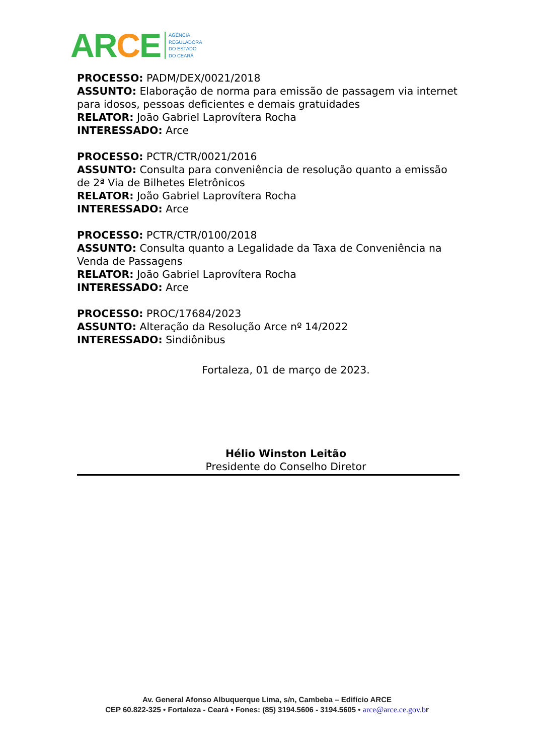ARCE
AGÊNCIA
REGULADORA
DO ESTADO
DO CEARÁ
PROCESSO: PADM/DEX/0021/2018
ASSUNTO: Elaboração de norma para emissão de passagem via internet para idosos, pessoas deficientes e demais gratuidades
RELATOR: João Gabriel Laprovítera Rocha
INTERESSADO: Arce
PROCESSO: PCTR/CTR/0021/2016
ASSUNTO: Consulta para conveniência de resolução quanto a emissão de 2ª Via de Bilhetes Eletrônicos
RELATOR: João Gabriel Laprovítera Rocha
INTERESSADO: Arce
PROCESSO: PCTR/CTR/0100/2018
ASSUNTO: Consulta quanto a Legalidade da Taxa de Conveniência na Venda de Passagens
RELATOR: João Gabriel Laprovítera Rocha
INTERESSADO: Arce
PROCESSO: PROC/17684/2023
ASSUNTO: Alteração da Resolução Arce nº 14/2022
INTERESSADO: Sindiônibus
Fortaleza, 01 de março de 2023.
Hélio Winston Leitão
Presidente do Conselho Diretor
Av. General Afonso Albuquerque Lima, s/n, Cambeba – Edifício ARCE
CEP 60.822-325 • Fortaleza - Ceará • Fones: (85) 3194.5606 - 3194.5605 • arce@arce.ce.gov.br